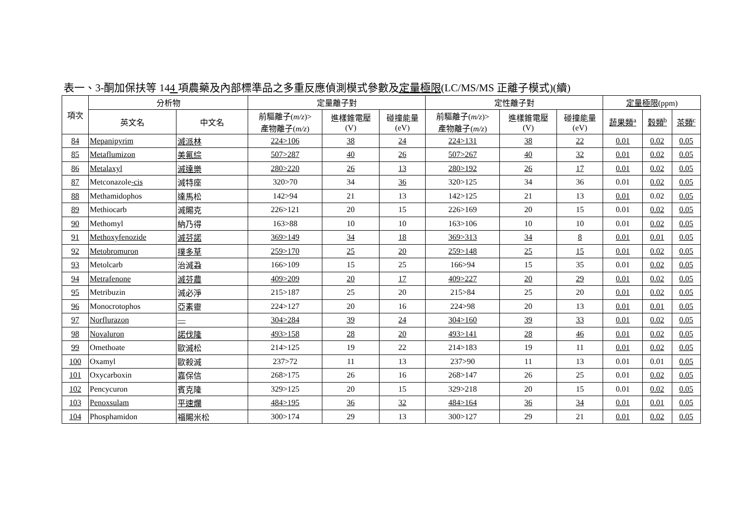表一、3-酮加保扶等 144 項農藥及內部標準品之多重反應偵測模式參數及定量極限(LC/MS/MS 正離子模式)(續)
| 項次 | 分析物 | | 定量離子對 | | | 定性離子對 | | | 定量極限 (ppm) | | |
| --- | --- | --- | --- | --- | --- | --- | --- | --- | --- | --- | --- |
| | 英文名 | 中文名 | 前驅離子( m/z )> 產物離子( m/z ) | 進樣錐電壓 (V) | 碰撞能量 (eV) | 前驅離子( m/z )> 產物離子( m/z ) | 進樣錐電壓 (V) | 碰撞能量 (eV) | 蔬果類<sup>a</sup> | 穀類<sup>b</sup> | 茶類<sup>c</sup> |
| 84 | Mepanipyrim | 滅派林 | 224>106 | 38 | 24 | 224>131 | 38 | 22 | 0.01 | 0.02 | 0.05 |
| 85 | Metaflumizon | 美氟綜 | 507>287 | 40 | 26 | 507>267 | 40 | 32 | 0.01 | 0.02 | 0.05 |
| 86 | Metalaxyl | 滅達樂 | 280>220 | 26 | 13 | 280>192 | 26 | 17 | 0.01 | 0.02 | 0.05 |
| 87 | Metconazole -cis | 滅特座 | 320>70 | 34 | 36 | 320>125 | 34 | 36 | 0.01 | 0.02 | 0.05 |
| 88 | Methamidophos | 達馬松 | 142>94 | 21 | 13 | 142>125 | 21 | 13 | 0.01 | 0.02 | 0.05 |
| 89 | Methiocarb | 滅賜克 | 226>121 | 20 | 15 | 226>169 | 20 | 15 | 0.01 | 0.02 | 0.05 |
| 90 | Methomyl | 納乃得 | 163>88 | 10 | 10 | 163>106 | 10 | 10 | 0.01 | 0.02 | 0.05 |
| 91 | Methoxyfenozide | 滅芬諾 | 369>149 | 34 | 18 | 369>313 | 34 | 8 | 0.01 | 0.01 | 0.05 |
| 92 | Metobromuron | 撲多草 | 259>170 | 25 | 20 | 259>148 | 25 | 15 | 0.01 | 0.02 | 0.05 |
| 93 | Metolcarb | 治滅蝨 | 166>109 | 15 | 25 | 166>94 | 15 | 35 | 0.01 | 0.02 | 0.05 |
| 94 | Metrafenone | 滅芬農 | 409>209 | 20 | 17 | 409>227 | 20 | 29 | 0.01 | 0.02 | 0.05 |
| 95 | Metribuzin | 滅必淨 | 215>187 | 25 | 20 | 215>84 | 25 | 20 | 0.01 | 0.02 | 0.05 |
| 96 | Monocrotophos | 亞素靈 | 224>127 | 20 | 16 | 224>98 | 20 | 13 | 0.01 | 0.01 | 0.05 |
| 97 | Norflurazon | — | 304>284 | 39 | 24 | 304>160 | 39 | 33 | 0.01 | 0.02 | 0.05 |
| 98 | Novaluron | 諾伐隆 | 493>158 | 28 | 20 | 493>141 | 28 | 46 | 0.01 | 0.02 | 0.05 |
| 99 | Omethoate | 歐滅松 | 214>125 | 19 | 22 | 214>183 | 19 | 11 | 0.01 | 0.02 | 0.05 |
| 100 | Oxamyl | 歐殺滅 | 237>72 | 11 | 13 | 237>90 | 11 | 13 | 0.01 | 0.01 | 0.05 |
| 101 | Oxycarboxin | 嘉保信 | 268>175 | 26 | 16 | 268>147 | 26 | 25 | 0.01 | 0.02 | 0.05 |
| 102 | Pencycuron | 賓克隆 | 329>125 | 20 | 15 | 329>218 | 20 | 15 | 0.01 | 0.02 | 0.05 |
| 103 | Penoxsulam | 平速爛 | 484>195 | 36 | 32 | 484>164 | 36 | 34 | 0.01 | 0.01 | 0.05 |
| 104 | Phosphamidon | 福賜米松 | 300>174 | 29 | 13 | 300>127 | 29 | 21 | 0.01 | 0.02 | 0.05 |